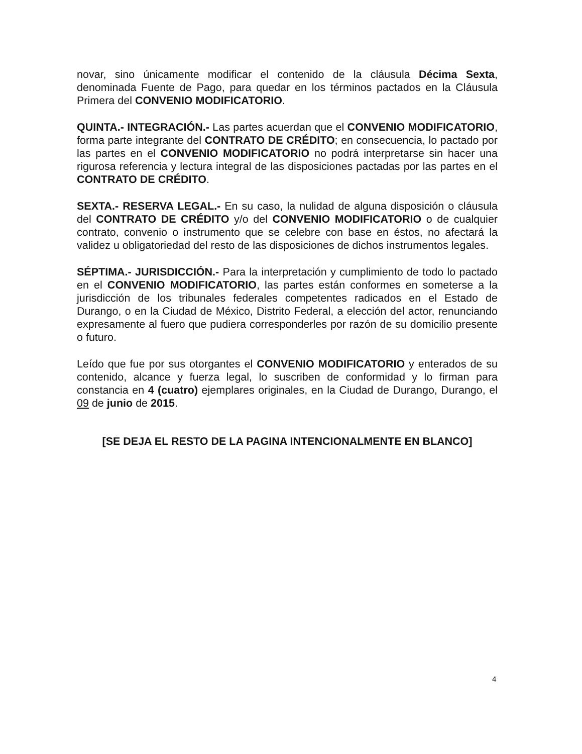novar, sino únicamente modificar el contenido de la cláusula Décima Sexta, denominada Fuente de Pago, para quedar en los términos pactados en la Cláusula Primera del CONVENIO MODIFICATORIO.
QUINTA.- INTEGRACIÓN.- Las partes acuerdan que el CONVENIO MODIFICATORIO, forma parte integrante del CONTRATO DE CRÉDITO; en consecuencia, lo pactado por las partes en el CONVENIO MODIFICATORIO no podrá interpretarse sin hacer una rigurosa referencia y lectura integral de las disposiciones pactadas por las partes en el CONTRATO DE CRÉDITO.
SEXTA.- RESERVA LEGAL.- En su caso, la nulidad de alguna disposición o cláusula del CONTRATO DE CRÉDITO y/o del CONVENIO MODIFICATORIO o de cualquier contrato, convenio o instrumento que se celebre con base en éstos, no afectará la validez u obligatoriedad del resto de las disposiciones de dichos instrumentos legales.
SÉPTIMA.- JURISDICCIÓN.- Para la interpretación y cumplimiento de todo lo pactado en el CONVENIO MODIFICATORIO, las partes están conformes en someterse a la jurisdicción de los tribunales federales competentes radicados en el Estado de Durango, o en la Ciudad de México, Distrito Federal, a elección del actor, renunciando expresamente al fuero que pudiera corresponderles por razón de su domicilio presente o futuro.
Leído que fue por sus otorgantes el CONVENIO MODIFICATORIO y enterados de su contenido, alcance y fuerza legal, lo suscriben de conformidad y lo firman para constancia en 4 (cuatro) ejemplares originales, en la Ciudad de Durango, Durango, el 09 de junio de 2015.
[SE DEJA EL RESTO DE LA PAGINA INTENCIONALMENTE EN BLANCO]
4